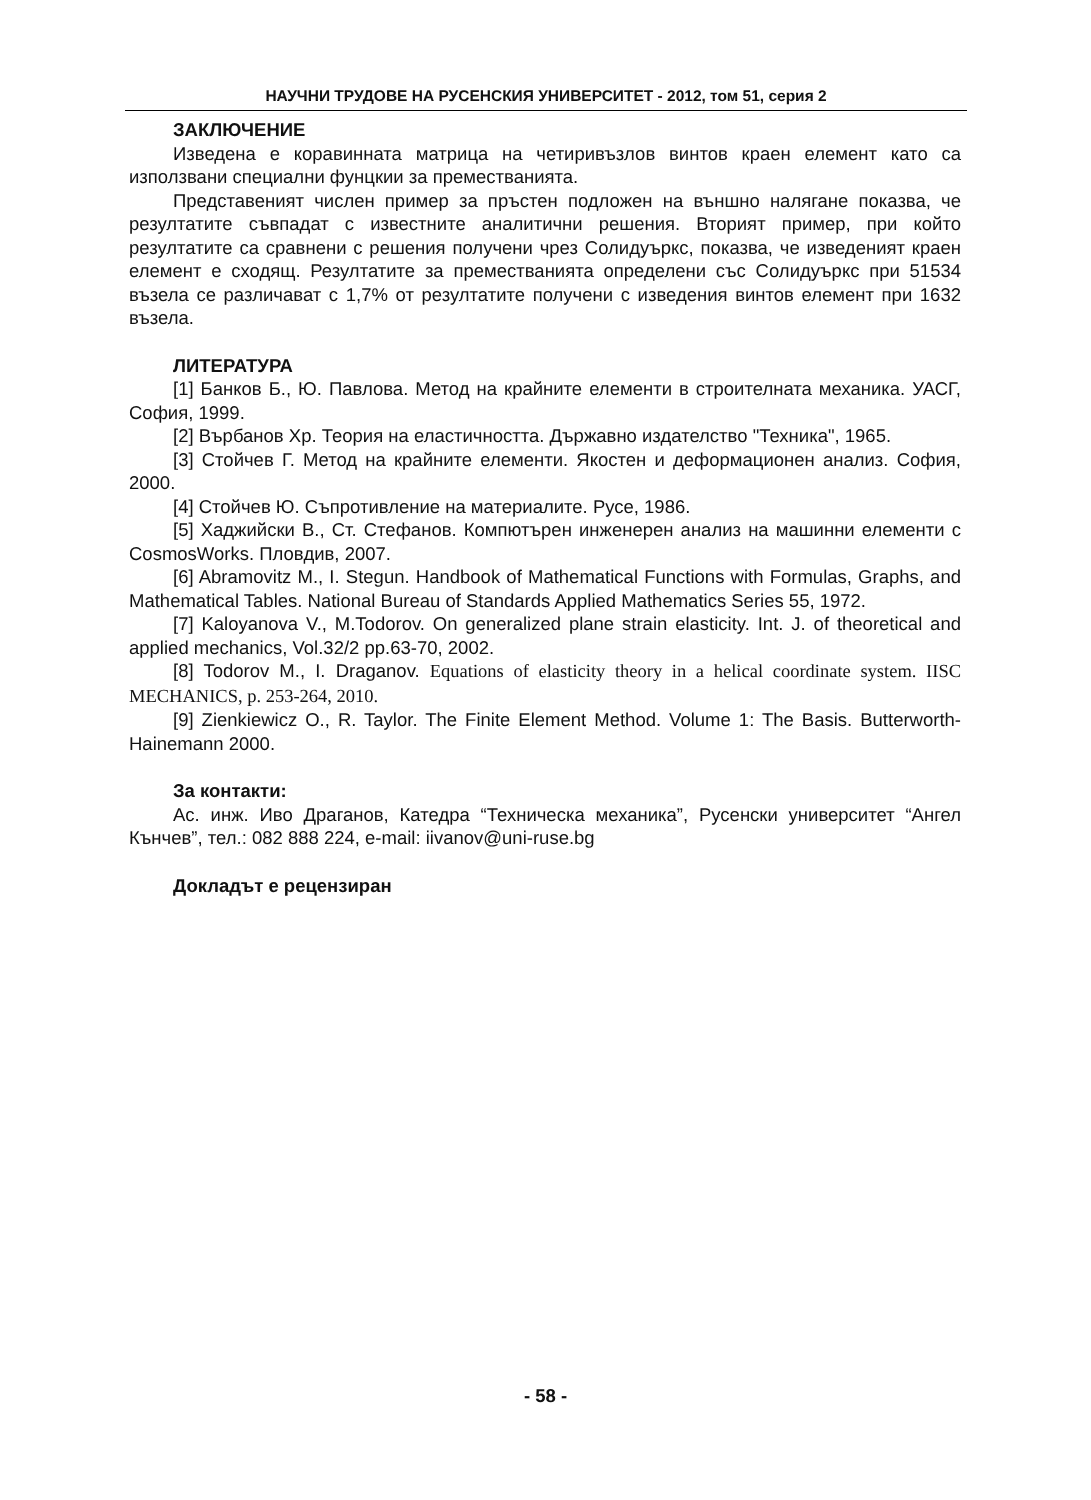НАУЧНИ ТРУДОВЕ НА РУСЕНСКИЯ УНИВЕРСИТЕТ - 2012, том 51, серия 2
ЗАКЛЮЧЕНИЕ
Изведена е коравинната матрица на четиривъзлов винтов краен елемент като са използвани специални фунцкии за преместванията.
Представеният числен пример за пръстен подложен на външно налягане показва, че резултатите съвпадат с известните аналитични решения. Вторият пример, при който резултатите са сравнени с решения получени чрез Солидуъркс, показва, че изведеният краен елемент е сходящ. Резултатите за преместванията определени със Солидуъркс при 51534 възела се различават с 1,7% от резултатите получени с изведения винтов елемент при 1632 възела.
ЛИТЕРАТУРА
[1] Банков Б., Ю. Павлова. Метод на крайните елементи в строителната механика. УАСГ, София, 1999.
[2] Върбанов Хр. Теория на еластичността. Държавно издателство "Техника", 1965.
[3] Стойчев Г. Метод на крайните елементи. Якостен и деформационен анализ. София, 2000.
[4] Стойчев Ю. Съпротивление на материалите. Русе, 1986.
[5] Хаджийски В., Ст. Стефанов. Компютърен инженерен анализ на машинни елементи с CosmosWorks. Пловдив, 2007.
[6] Abramovitz M., I. Stegun. Handbook of Mathematical Functions with Formulas, Graphs, and Mathematical Tables. National Bureau of Standards Applied Mathematics Series 55, 1972.
[7] Kaloyanova V., M.Todorov. On generalized plane strain elasticity. Int. J. of theoretical and applied mechanics, Vol.32/2 pp.63-70, 2002.
[8] Todorov M., I. Draganov. Equations of elasticity theory in a helical coordinate system. IISC MECHANICS, p. 253-264, 2010.
[9] Zienkiewicz O., R. Taylor. The Finite Element Method. Volume 1: The Basis. Butterworth-Hainemann 2000.
За контакти:
Ас. инж. Иво Драганов, Катедра “Техническа механика”, Русенски университет “Ангел Кънчев”, тел.: 082 888 224, e-mail: iivanov@uni-ruse.bg
Докладът е рецензиран
- 58 -